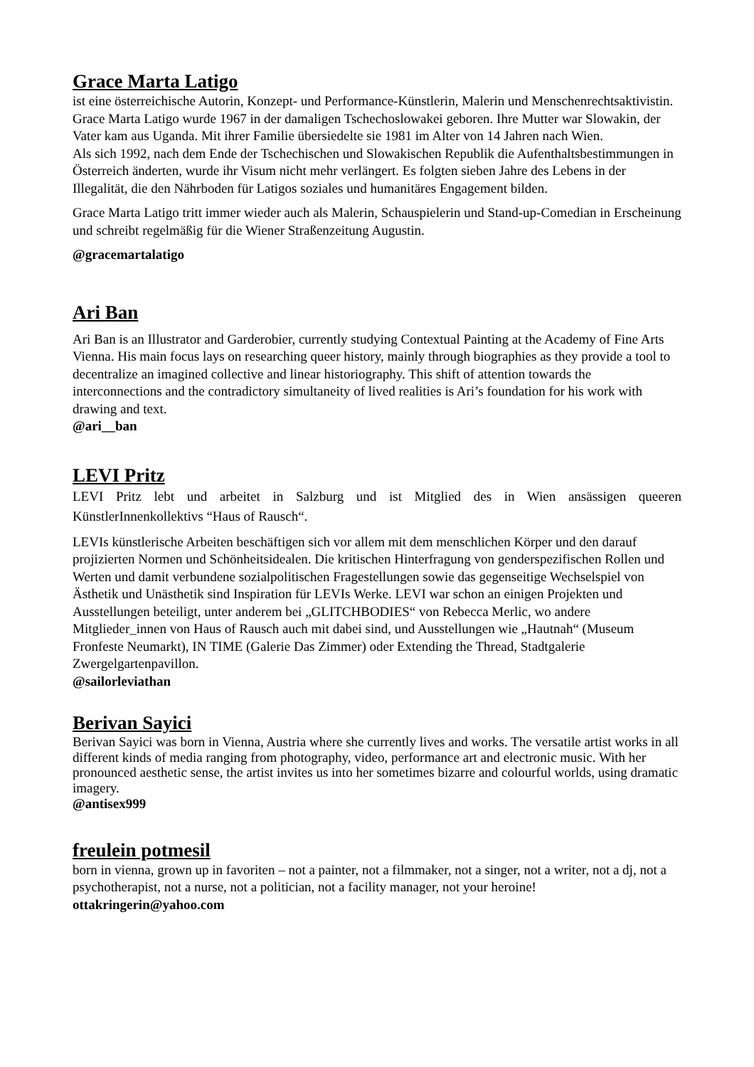Grace Marta Latigo
ist eine österreichische Autorin, Konzept- und Performance-Künstlerin, Malerin und Menschenrechtsaktivistin. Grace Marta Latigo wurde 1967 in der damaligen Tschechoslowakei geboren. Ihre Mutter war Slowakin, der Vater kam aus Uganda. Mit ihrer Familie übersiedelte sie 1981 im Alter von 14 Jahren nach Wien.
Als sich 1992, nach dem Ende der Tschechischen und Slowakischen Republik die Aufenthaltsbestimmungen in Österreich änderten, wurde ihr Visum nicht mehr verlängert. Es folgten sieben Jahre des Lebens in der Illegalität, die den Nährboden für Latigos soziales und humanitäres Engagement bilden.
Grace Marta Latigo tritt immer wieder auch als Malerin, Schauspielerin und Stand-up-Comedian in Erscheinung und schreibt regelmäßig für die Wiener Straßenzeitung Augustin.
@gracemartalatigo
Ari Ban
Ari Ban is an Illustrator and Garderobier, currently studying Contextual Painting at the Academy of Fine Arts Vienna. His main focus lays on researching queer history, mainly through biographies as they provide a tool to decentralize an imagined collective and linear historiography. This shift of attention towards the interconnections and the contradictory simultaneity of lived realities is Ari’s foundation for his work with drawing and text.
@ari__ban
LEVI Pritz
LEVI Pritz lebt und arbeitet in Salzburg und ist Mitglied des in Wien ansässigen queeren KünstlerInnenkollektivs “Haus of Rausch“.
LEVIs künstlerische Arbeiten beschäftigen sich vor allem mit dem menschlichen Körper und den darauf projizierten Normen und Schönheitsidealen. Die kritischen Hinterfragung von genderspezifischen Rollen und Werten und damit verbundene sozialpolitischen Fragestellungen sowie das gegenseitige Wechselspiel von Ästhetik und Unästhetik sind Inspiration für LEVIs Werke. LEVI war schon an einigen Projekten und Ausstellungen beteiligt, unter anderem bei „GLITCHBODIES“ von Rebecca Merlic, wo andere Mitglieder_innen von Haus of Rausch auch mit dabei sind, und Ausstellungen wie „Hautnah“ (Museum Fronfeste Neumarkt), IN TIME (Galerie Das Zimmer) oder Extending the Thread, Stadtgalerie Zwergelgartenpavillon.
@sailorleviathan
Berivan Sayici
Berivan Sayici was born in Vienna, Austria where she currently lives and works. The versatile artist works in all different kinds of media ranging from photography, video, performance art and electronic music. With her pronounced aesthetic sense, the artist invites us into her sometimes bizarre and colourful worlds, using dramatic imagery.
@antisex999
freulein potmesil
born in vienna, grown up in favoriten – not a painter, not a filmmaker, not a singer, not a writer, not a dj, not a psychotherapist, not a nurse, not a politician, not a facility manager, not your heroine!
ottakringerin@yahoo.com